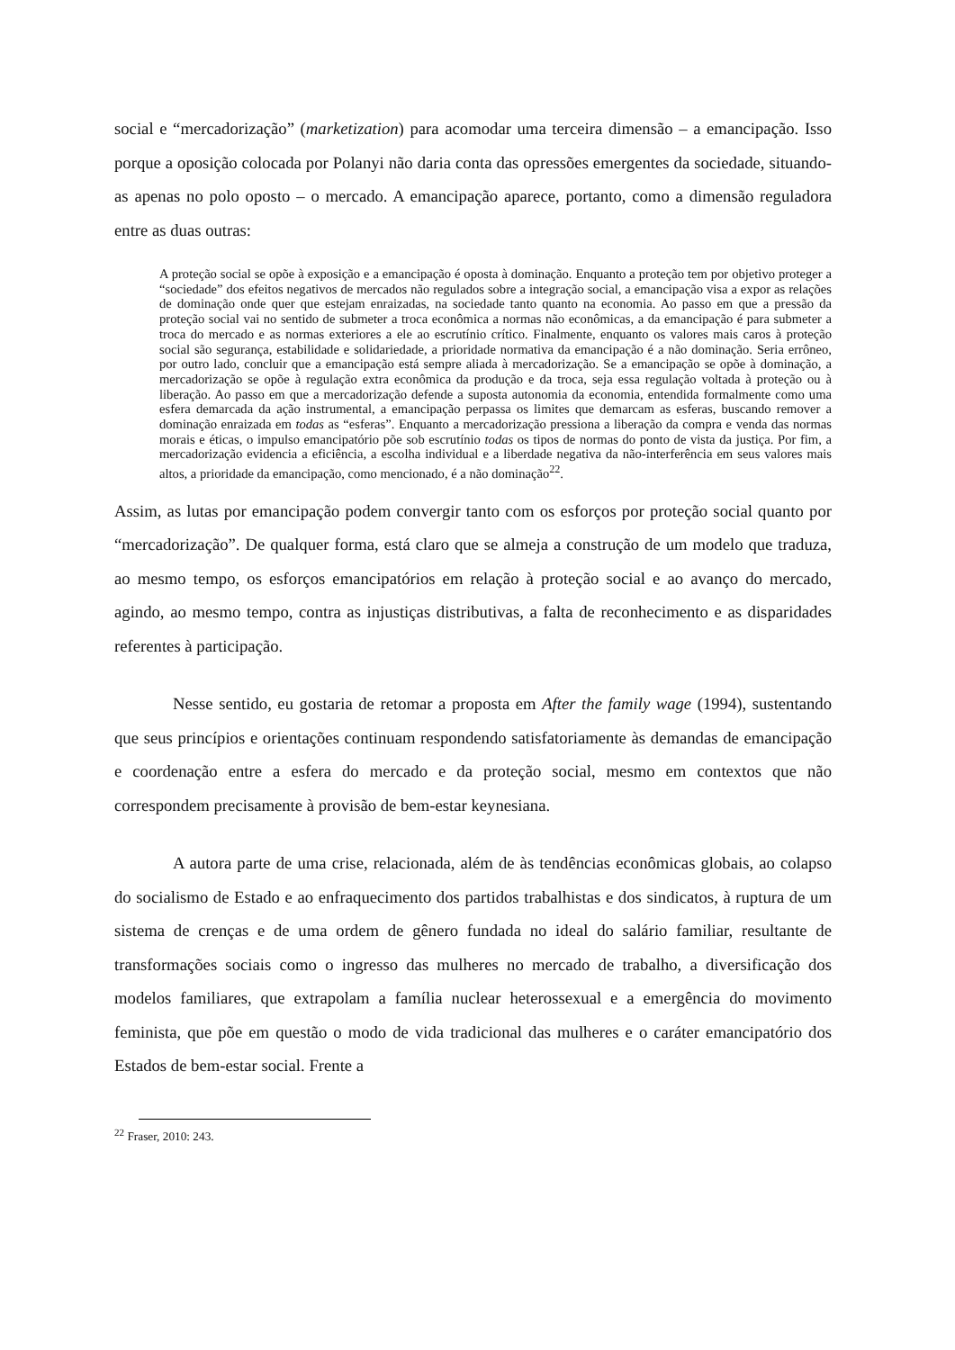social e “mercadorização” (marketization) para acomodar uma terceira dimensão – a emancipação. Isso porque a oposição colocada por Polanyi não daria conta das opressões emergentes da sociedade, situando-as apenas no polo oposto – o mercado. A emancipação aparece, portanto, como a dimensão reguladora entre as duas outras:
A proteção social se opõe à exposição e a emancipação é oposta à dominação. Enquanto a proteção tem por objetivo proteger a “sociedade” dos efeitos negativos de mercados não regulados sobre a integração social, a emancipação visa a expor as relações de dominação onde quer que estejam enraizadas, na sociedade tanto quanto na economia. Ao passo em que a pressão da proteção social vai no sentido de submeter a troca econômica a normas não econômicas, a da emancipação é para submeter a troca do mercado e as normas exteriores a ele ao escrutínio crítico. Finalmente, enquanto os valores mais caros à proteção social são segurança, estabilidade e solidariedade, a prioridade normativa da emancipação é a não dominação. Seria errôneo, por outro lado, concluir que a emancipação está sempre aliada à mercadorização. Se a emancipação se opõe à dominação, a mercadorização se opõe à regulação extra econômica da produção e da troca, seja essa regulação voltada à proteção ou à liberação. Ao passo em que a mercadorização defende a suposta autonomia da economia, entendida formalmente como uma esfera demarcada da ação instrumental, a emancipação perpassa os limites que demarcam as esferas, buscando remover a dominação enraizada em todas as “esferas”. Enquanto a mercadorização pressiona a liberação da compra e venda das normas morais e éticas, o impulso emancipatório põe sob escrutínio todas os tipos de normas do ponto de vista da justiça. Por fim, a mercadorização evidencia a eficiência, a escolha individual e a liberdade negativa da não-interferência em seus valores mais altos, a prioridade da emancipação, como mencionado, é a não dominação<sup>22</sup>.
Assim, as lutas por emancipação podem convergir tanto com os esforços por proteção social quanto por “mercadorização”. De qualquer forma, está claro que se almeja a construção de um modelo que traduza, ao mesmo tempo, os esforços emancipatórios em relação à proteção social e ao avanço do mercado, agindo, ao mesmo tempo, contra as injustiças distributivas, a falta de reconhecimento e as disparidades referentes à participação.
Nesse sentido, eu gostaria de retomar a proposta em After the family wage (1994), sustentando que seus princípios e orientações continuam respondendo satisfatoriamente às demandas de emancipação e coordenação entre a esfera do mercado e da proteção social, mesmo em contextos que não correspondem precisamente à provisão de bem-estar keynesiana.
A autora parte de uma crise, relacionada, além de às tendências econômicas globais, ao colapso do socialismo de Estado e ao enfraquecimento dos partidos trabalhistas e dos sindicatos, à ruptura de um sistema de crenças e de uma ordem de gênero fundada no ideal do salário familiar, resultante de transformações sociais como o ingresso das mulheres no mercado de trabalho, a diversificação dos modelos familiares, que extrapolam a família nuclear heterossexual e a emergência do movimento feminista, que põe em questão o modo de vida tradicional das mulheres e o caráter emancipatório dos Estados de bem-estar social. Frente a
<sup>22</sup> Fraser, 2010: 243.